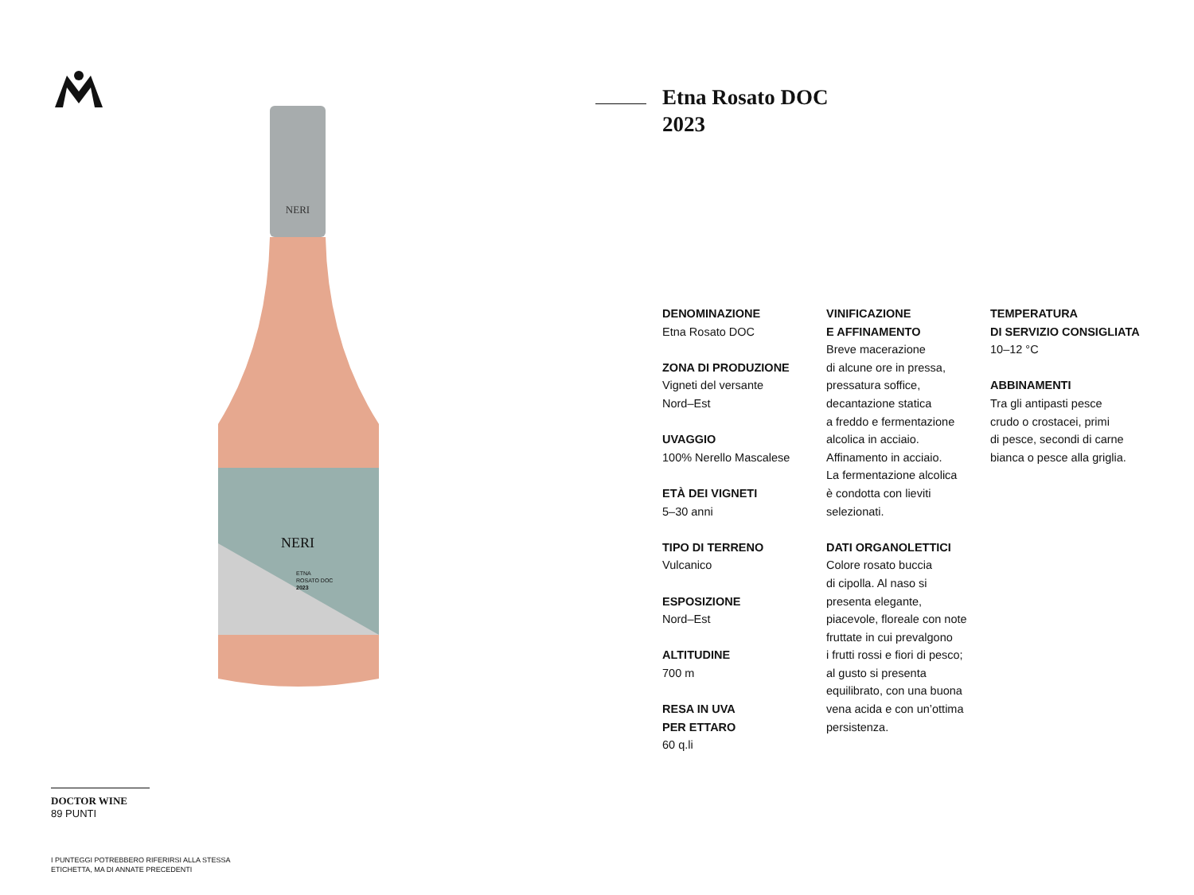NERI
NERI
ETNA
ROSATO DOC
2023
DOCTOR WINE
89 PUNTI
I PUNTEGGI POTREBBERO RIFERIRSI ALLA STESSA
ETICHETTA, MA DI ANNATE PRECEDENTI
Etna Rosato DOC
2023
DENOMINAZIONE
Etna Rosato DOC
ZONA DI PRODUZIONE
Vigneti del versante
Nord–Est
UVAGGIO
100% Nerello Mascalese
ETÀ DEI VIGNETI
5–30 anni
TIPO DI TERRENO
Vulcanico
ESPOSIZIONE
Nord–Est
ALTITUDINE
700 m
RESA IN UVA
PER ETTARO
60 q.li
VINIFICAZIONE
E AFFINAMENTO
Breve macerazione
di alcune ore in pressa,
pressatura soffice,
decantazione statica
a freddo e fermentazione
alcolica in acciaio.
Affinamento in acciaio.
La fermentazione alcolica
è condotta con lieviti
selezionati.
DATI ORGANOLETTICI
Colore rosato buccia
di cipolla. Al naso si
presenta elegante,
piacevole, floreale con note
fruttate in cui prevalgono
i frutti rossi e fiori di pesco;
al gusto si presenta
equilibrato, con una buona
vena acida e con un’ottima
persistenza.
TEMPERATURA
DI SERVIZIO CONSIGLIATA
10–12 °C
ABBINAMENTI
Tra gli antipasti pesce
crudo o crostacei, primi
di pesce, secondi di carne
bianca o pesce alla griglia.